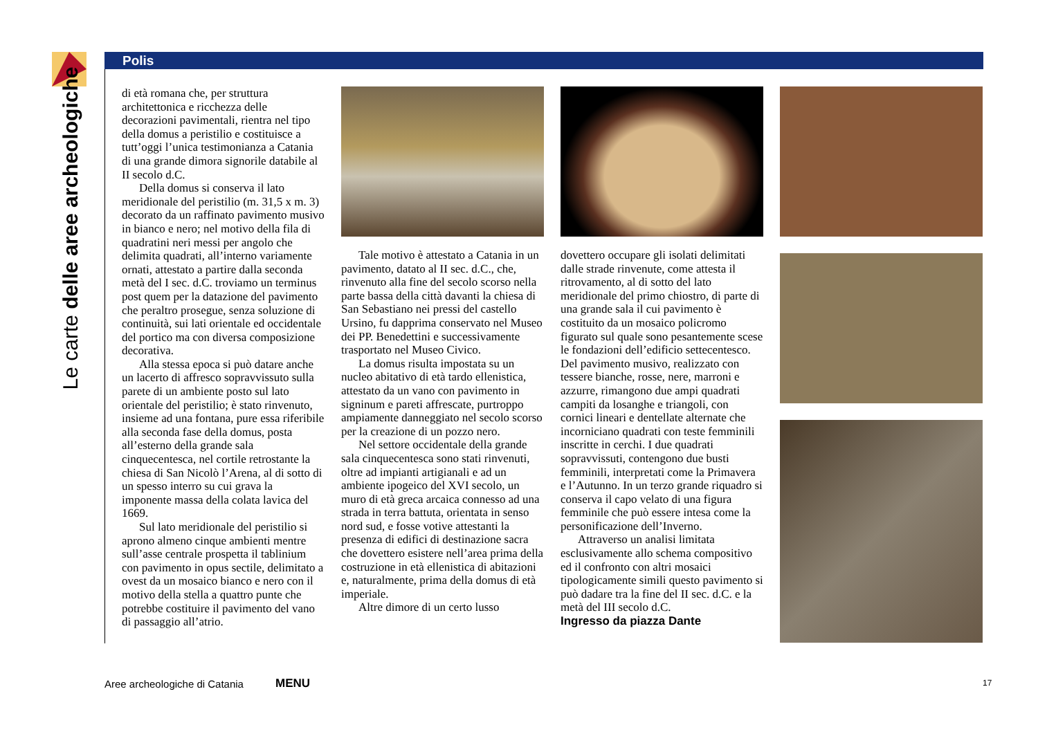Le carte delle aree archeologiche
Polis
di età romana che, per struttura architettonica e ricchezza delle decorazioni pavimentali, rientra nel tipo della domus a peristilio e costituisce a tutt’oggi l’unica testimonianza a Catania di una grande dimora signorile databile al II secolo d.C.
Della domus si conserva il lato meridionale del peristilio (m. 31,5 x m. 3) decorato da un raffinato pavimento musivo in bianco e nero; nel motivo della fila di quadratini neri messi per angolo che delimita quadrati, all’interno variamente ornati, attestato a partire dalla seconda metà del I sec. d.C. troviamo un terminus post quem per la datazione del pavimento che peraltro prosegue, senza soluzione di continuità, sui lati orientale ed occidentale del portico ma con diversa composizione decorativa.
Alla stessa epoca si può datare anche un lacerto di affresco sopravvissuto sulla parete di un ambiente posto sul lato orientale del peristilio; è stato rinvenuto, insieme ad una fontana, pure essa riferibile alla seconda fase della domus, posta all’esterno della grande sala cinquecentesca, nel cortile retrostante la chiesa di San Nicolò l’Arena, al di sotto di un spesso interro su cui grava la imponente massa della colata lavica del 1669.
Sul lato meridionale del peristilio si aprono almeno cinque ambienti mentre sull’asse centrale prospetta il tablinium con pavimento in opus sectile, delimitato a ovest da un mosaico bianco e nero con il motivo della stella a quattro punte che potrebbe costituire il pavimento del vano di passaggio all’atrio.
Tale motivo è attestato a Catania in un pavimento, datato al II sec. d.C., che, rinvenuto alla fine del secolo scorso nella parte bassa della città davanti la chiesa di San Sebastiano nei pressi del castello Ursino, fu dapprima conservato nel Museo dei PP. Benedettini e successivamente trasportato nel Museo Civico.
La domus risulta impostata su un nucleo abitativo di età tardo ellenistica, attestato da un vano con pavimento in signinum e pareti affrescate, purtroppo ampiamente danneggiato nel secolo scorso per la creazione di un pozzo nero.
Nel settore occidentale della grande sala cinquecentesca sono stati rinvenuti, oltre ad impianti artigianali e ad un ambiente ipogeico del XVI secolo, un muro di età greca arcaica connesso ad una strada in terra battuta, orientata in senso nord sud, e fosse votive attestanti la presenza di edifici di destinazione sacra che dovettero esistere nell’area prima della costruzione in età ellenistica di abitazioni e, naturalmente, prima della domus di età imperiale.
Altre dimore di un certo lusso
dovettero occupare gli isolati delimitati dalle strade rinvenute, come attesta il ritrovamento, al di sotto del lato meridionale del primo chiostro, di parte di una grande sala il cui pavimento è costituito da un mosaico policromo figurato sul quale sono pesantemente scese le fondazioni dell’edificio settecentesco. Del pavimento musivo, realizzato con tessere bianche, rosse, nere, marroni e azzurre, rimangono due ampi quadrati campiti da losanghe e triangoli, con cornici lineari e dentellate alternate che incorniciano quadrati con teste femminili inscritte in cerchi. I due quadrati sopravvissuti, contengono due busti femminili, interpretati come la Primavera e l’Autunno. In un terzo grande riquadro si conserva il capo velato di una figura femminile che può essere intesa come la personificazione dell’Inverno.
Attraverso un analisi limitata esclusivamente allo schema compositivo ed il confronto con altri mosaici tipologicamente simili questo pavimento si può dadare tra la fine del II sec. d.C. e la metà del III secolo d.C.
Ingresso da piazza Dante
Aree archeologiche di Catania MENU 17